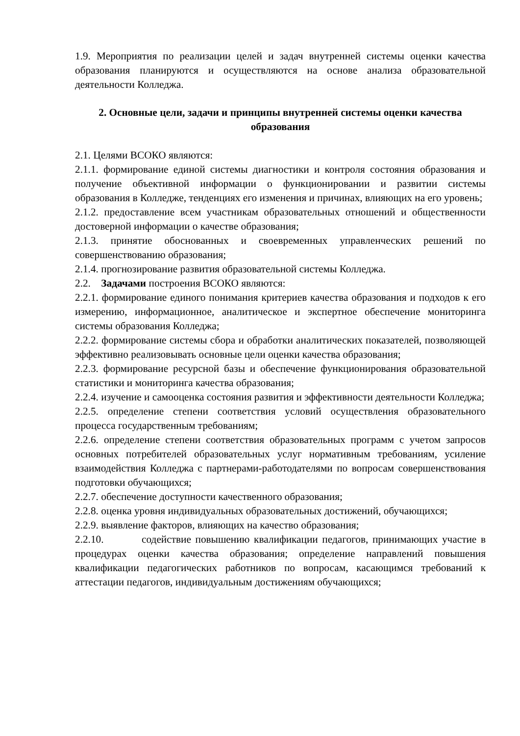1.9. Мероприятия по реализации целей и задач внутренней системы оценки качества образования планируются и осуществляются на основе анализа образовательной деятельности Колледжа.
2. Основные цели, задачи и принципы внутренней системы оценки качества образования
2.1. Целями ВСОКО являются:
2.1.1. формирование единой системы диагностики и контроля состояния образования и получение объективной информации о функционировании и развитии системы образования в Колледже, тенденциях его изменения и причинах, влияющих на его уровень;
2.1.2. предоставление всем участникам образовательных отношений и общественности достоверной информации о качестве образования;
2.1.3. принятие обоснованных и своевременных управленческих решений по совершенствованию образования;
2.1.4. прогнозирование развития образовательной системы Колледжа.
2.2. Задачами построения ВСОКО являются:
2.2.1. формирование единого понимания критериев качества образования и подходов к его измерению, информационное, аналитическое и экспертное обеспечение мониторинга системы образования Колледжа;
2.2.2. формирование системы сбора и обработки аналитических показателей, позволяющей эффективно реализовывать основные цели оценки качества образования;
2.2.3. формирование ресурсной базы и обеспечение функционирования образовательной статистики и мониторинга качества образования;
2.2.4. изучение и самооценка состояния развития и эффективности деятельности Колледжа;
2.2.5. определение степени соответствия условий осуществления образовательного процесса государственным требованиям;
2.2.6. определение степени соответствия образовательных программ с учетом запросов основных потребителей образовательных услуг нормативным требованиям, усиление взаимодействия Колледжа с партнерами-работодателями по вопросам совершенствования подготовки обучающихся;
2.2.7. обеспечение доступности качественного образования;
2.2.8. оценка уровня индивидуальных образовательных достижений, обучающихся;
2.2.9. выявление факторов, влияющих на качество образования;
2.2.10. содействие повышению квалификации педагогов, принимающих участие в процедурах оценки качества образования; определение направлений повышения квалификации педагогических работников по вопросам, касающимся требований к аттестации педагогов, индивидуальным достижениям обучающихся;